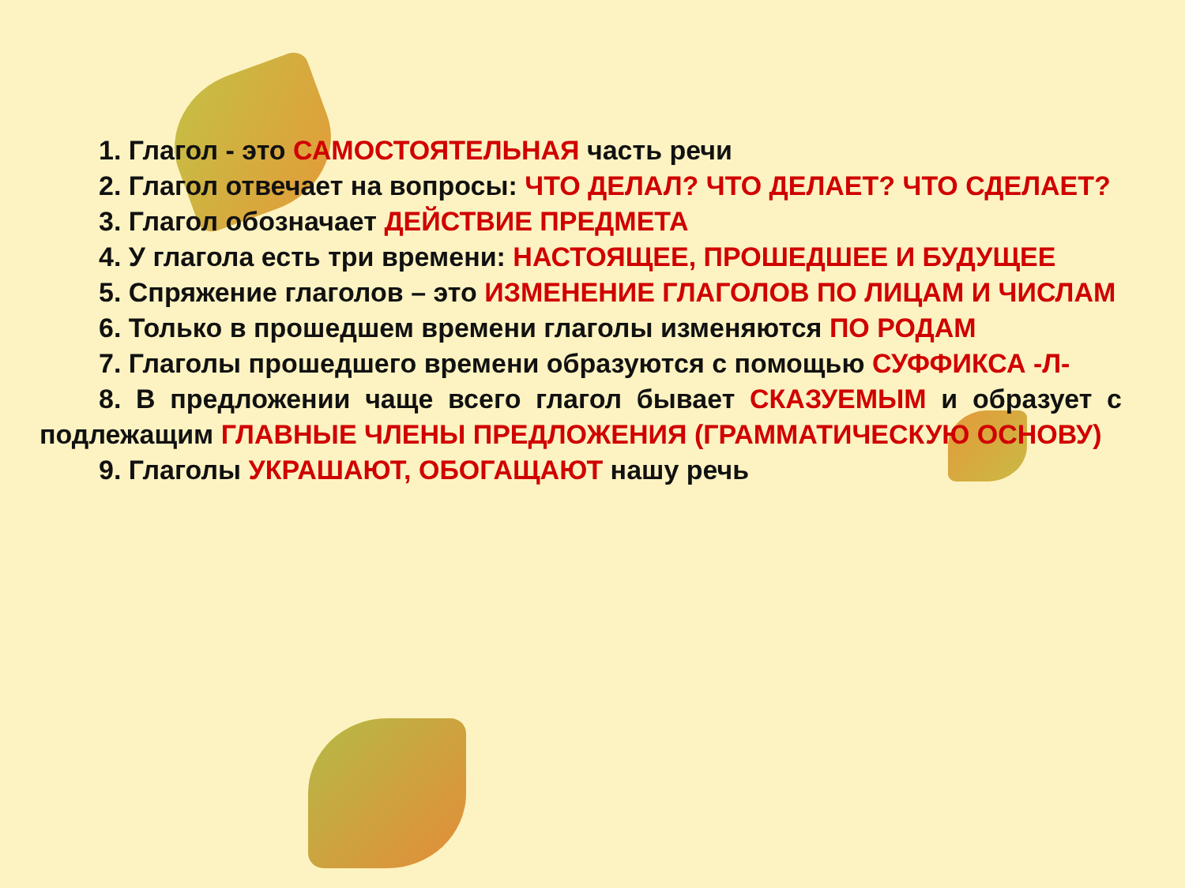1. Глагол - это САМОСТОЯТЕЛЬНАЯ часть речи
2. Глагол отвечает на вопросы: ЧТО ДЕЛАЛ? ЧТО ДЕЛАЕТ? ЧТО СДЕЛАЕТ?
3. Глагол обозначает ДЕЙСТВИЕ ПРЕДМЕТА
4. У глагола есть три времени: НАСТОЯЩЕЕ, ПРОШЕДШЕЕ И БУДУЩЕЕ
5. Спряжение глаголов – это ИЗМЕНЕНИЕ ГЛАГОЛОВ ПО ЛИЦАМ И ЧИСЛАМ
6. Только в прошедшем времени глаголы изменяются ПО РОДАМ
7. Глаголы прошедшего времени образуются с помощью СУФФИКСА -Л-
8. В предложении чаще всего глагол бывает СКАЗУЕМЫМ и образует с подлежащим ГЛАВНЫЕ ЧЛЕНЫ ПРЕДЛОЖЕНИЯ (ГРАММАТИЧЕСКУЮ ОСНОВУ)
9. Глаголы УКРАШАЮТ, ОБОГАЩАЮТ нашу речь